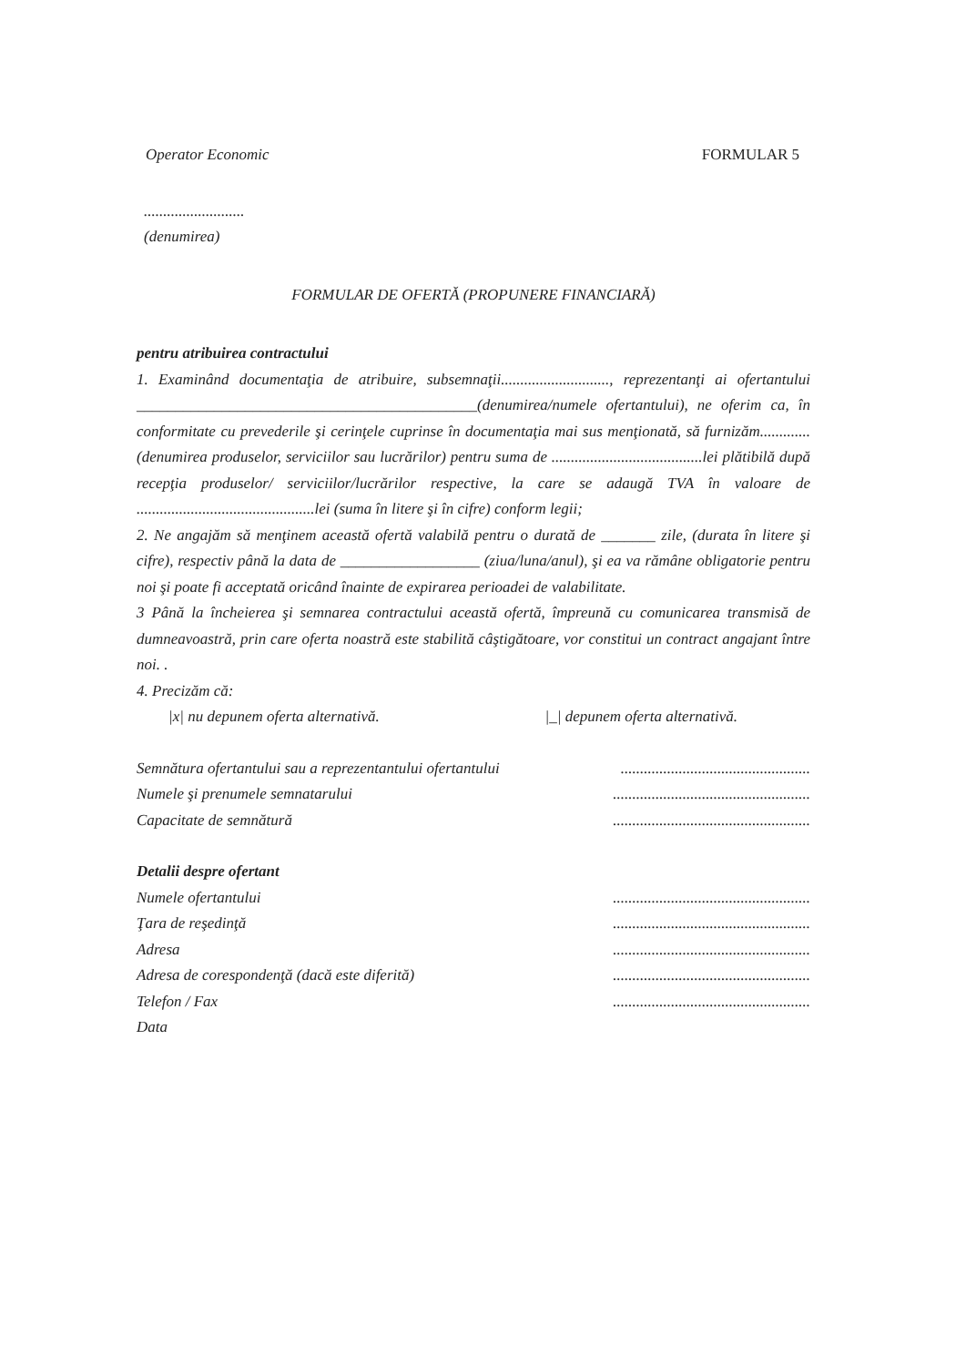Operator Economic FORMULAR 5
..........................
(denumirea)
FORMULAR DE OFERTĂ (PROPUNERE FINANCIARĂ)
pentru atribuirea contractului
1. Examinând documentaţia de atribuire, subsemnaţii............................, reprezentanţi ai ofertantului ____________________________________________(denumirea/numele ofertantului), ne oferim ca, în conformitate cu prevederile şi cerinţele cuprinse în documentaţia mai sus menţionată, să furnizăm............. (denumirea produselor, serviciilor sau lucrărilor) pentru suma de .......................................lei plătibilă după recepţia produselor/ serviciilor/lucrărilor respective, la care se adaugă TVA în valoare de ..............................................lei (suma în litere şi în cifre) conform legii;
2. Ne angajăm să menţinem această ofertă valabilă pentru o durată de _______ zile, (durata în litere şi cifre), respectiv până la data de __________________ (ziua/luna/anul), şi ea va rămâne obligatorie pentru noi şi poate fi acceptată oricând înainte de expirarea perioadei de valabilitate.
3 Până la încheierea şi semnarea contractului această ofertă, împreună cu comunicarea transmisă de dumneavoastră, prin care oferta noastră este stabilită câştigătoare, vor constitui un contract angajant între noi. .
4. Precizăm că:
|x| nu depunem oferta alternativă. |_| depunem oferta alternativă.
Semnătura ofertantului sau a reprezentantului ofertantului.................................................
Numele şi prenumele semnatarului...................................................
Capacitate de semnătură...................................................
Detalii despre ofertant
Numele ofertantului...................................................
Ţara de reşedinţă...................................................
Adresa...................................................
Adresa de corespondenţă (dacă este diferită)...................................................
Telefon / Fax...................................................
Data